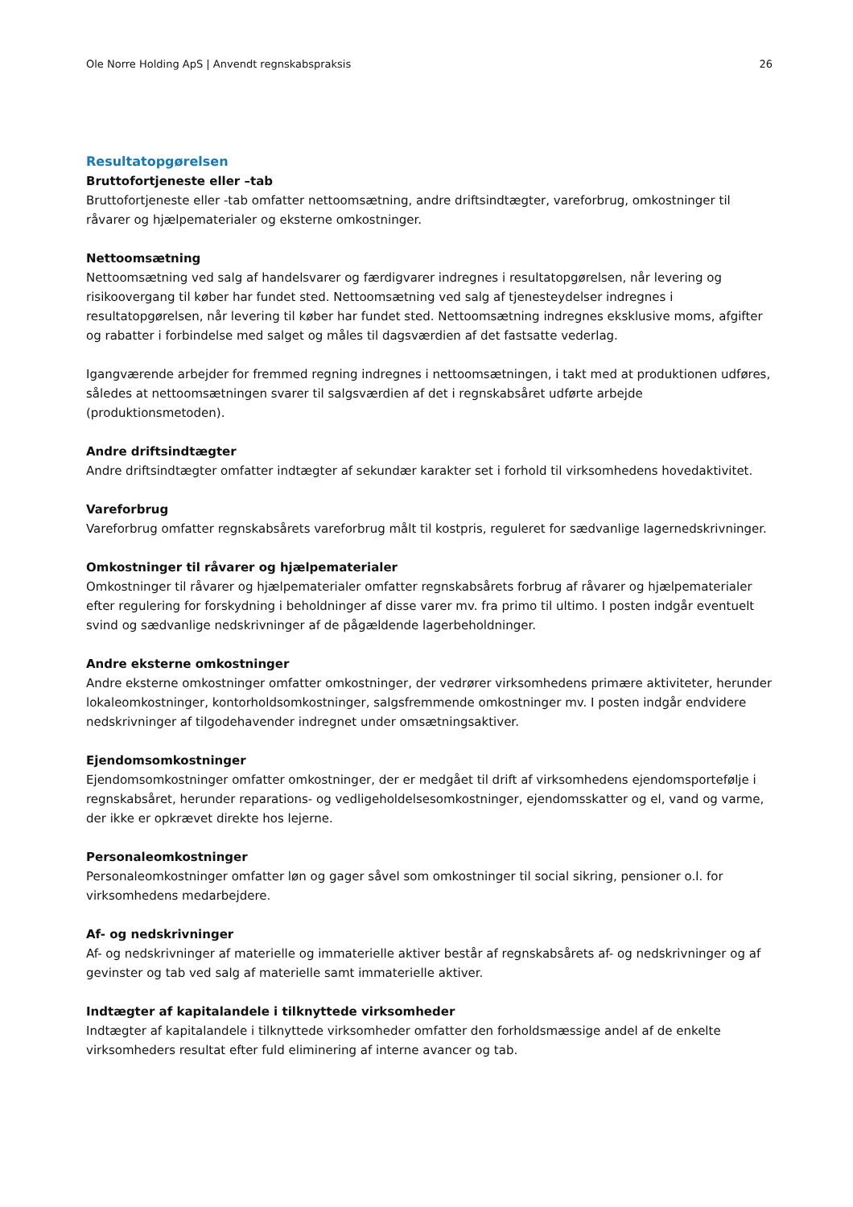Ole Norre Holding ApS | Anvendt regnskabspraksis 26
Resultatopgørelsen
Bruttofortjeneste eller –tab
Bruttofortjeneste eller -tab omfatter nettoomsætning, andre driftsindtægter, vareforbrug, omkostninger til råvarer og hjælpematerialer og eksterne omkostninger.
Nettoomsætning
Nettoomsætning ved salg af handelsvarer og færdigvarer indregnes i resultatopgørelsen, når levering og risikoovergang til køber har fundet sted. Nettoomsætning ved salg af tjenesteydelser indregnes i resultatopgørelsen, når levering til køber har fundet sted. Nettoomsætning indregnes eksklusive moms, afgifter og rabatter i forbindelse med salget og måles til dagsværdien af det fastsatte vederlag.
Igangværende arbejder for fremmed regning indregnes i nettoomsætningen, i takt med at produktionen udføres, således at nettoomsætningen svarer til salgsværdien af det i regnskabsåret udførte arbejde (produktionsmetoden).
Andre driftsindtægter
Andre driftsindtægter omfatter indtægter af sekundær karakter set i forhold til virksomhedens hovedaktivitet.
Vareforbrug
Vareforbrug omfatter regnskabsårets vareforbrug målt til kostpris, reguleret for sædvanlige lagernedskrivninger.
Omkostninger til råvarer og hjælpematerialer
Omkostninger til råvarer og hjælpematerialer omfatter regnskabsårets forbrug af råvarer og hjælpematerialer efter regulering for forskydning i beholdninger af disse varer mv. fra primo til ultimo. I posten indgår eventuelt svind og sædvanlige nedskrivninger af de pågældende lagerbeholdninger.
Andre eksterne omkostninger
Andre eksterne omkostninger omfatter omkostninger, der vedrører virksomhedens primære aktiviteter, herunder lokaleomkostninger, kontorholdsomkostninger, salgsfremmende omkostninger mv. I posten indgår endvidere nedskrivninger af tilgodehavender indregnet under omsætningsaktiver.
Ejendomsomkostninger
Ejendomsomkostninger omfatter omkostninger, der er medgået til drift af virksomhedens ejendomsportefølje i regnskabsåret, herunder reparations- og vedligeholdelsesomkostninger, ejendomsskatter og el, vand og varme, der ikke er opkrævet direkte hos lejerne.
Personaleomkostninger
Personaleomkostninger omfatter løn og gager såvel som omkostninger til social sikring, pensioner o.l. for virksomhedens medarbejdere.
Af- og nedskrivninger
Af- og nedskrivninger af materielle og immaterielle aktiver består af regnskabsårets af- og nedskrivninger og af gevinster og tab ved salg af materielle samt immaterielle aktiver.
Indtægter af kapitalandele i tilknyttede virksomheder
Indtægter af kapitalandele i tilknyttede virksomheder omfatter den forholdsmæssige andel af de enkelte virksomheders resultat efter fuld eliminering af interne avancer og tab.